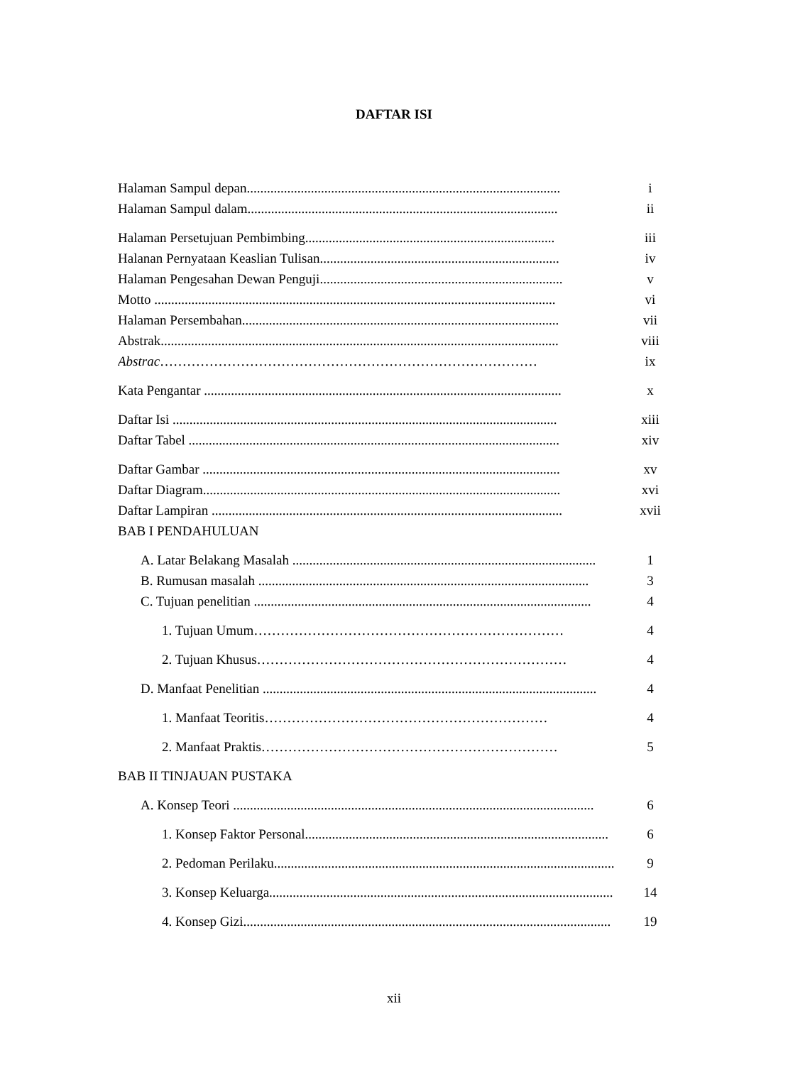DAFTAR ISI
Halaman Sampul depan............................................................................................. i
Halaman Sampul dalam............................................................................................ ii
Halaman Persetujuan Pembimbing.......................................................................... iii
Halanan Pernyataan Keaslian Tulisan....................................................................... iv
Halaman Pengesahan Dewan Penguji........................................................................ v
Motto ....................................................................................................................... vi
Halaman Persembahan.............................................................................................. vii
Abstrak...................................................................................................................... viii
Abstrac………………………………………………………………………… ix
Kata Pengantar .......................................................................................................... x
Daftar Isi .................................................................................................................. xiii
Daftar Tabel .............................................................................................................. xiv
Daftar Gambar .......................................................................................................... xv
Daftar Diagram.......................................................................................................... xvi
Daftar Lampiran ........................................................................................................ xvii
BAB I PENDAHULUAN
A. Latar Belakang Masalah .......................................................................................... 1
B. Rumusan masalah .................................................................................................. 3
C. Tujuan penelitian .................................................................................................... 4
1. Tujuan Umum…………………………………………………………… 4
2. Tujuan Khusus…………………………………………………………… 4
D. Manfaat Penelitian ................................................................................................... 4
1. Manfaat Teoritis……………………………………………………… 4
2. Manfaat Praktis………………………………………………………… 5
BAB II TINJAUAN PUSTAKA
A. Konsep Teori ........................................................................................................... 6
1. Konsep Faktor Personal.......................................................................................... 6
2. Pedoman Perilaku..................................................................................................... 9
3. Konsep Keluarga...................................................................................................... 14
4. Konsep Gizi............................................................................................................. 19
xii